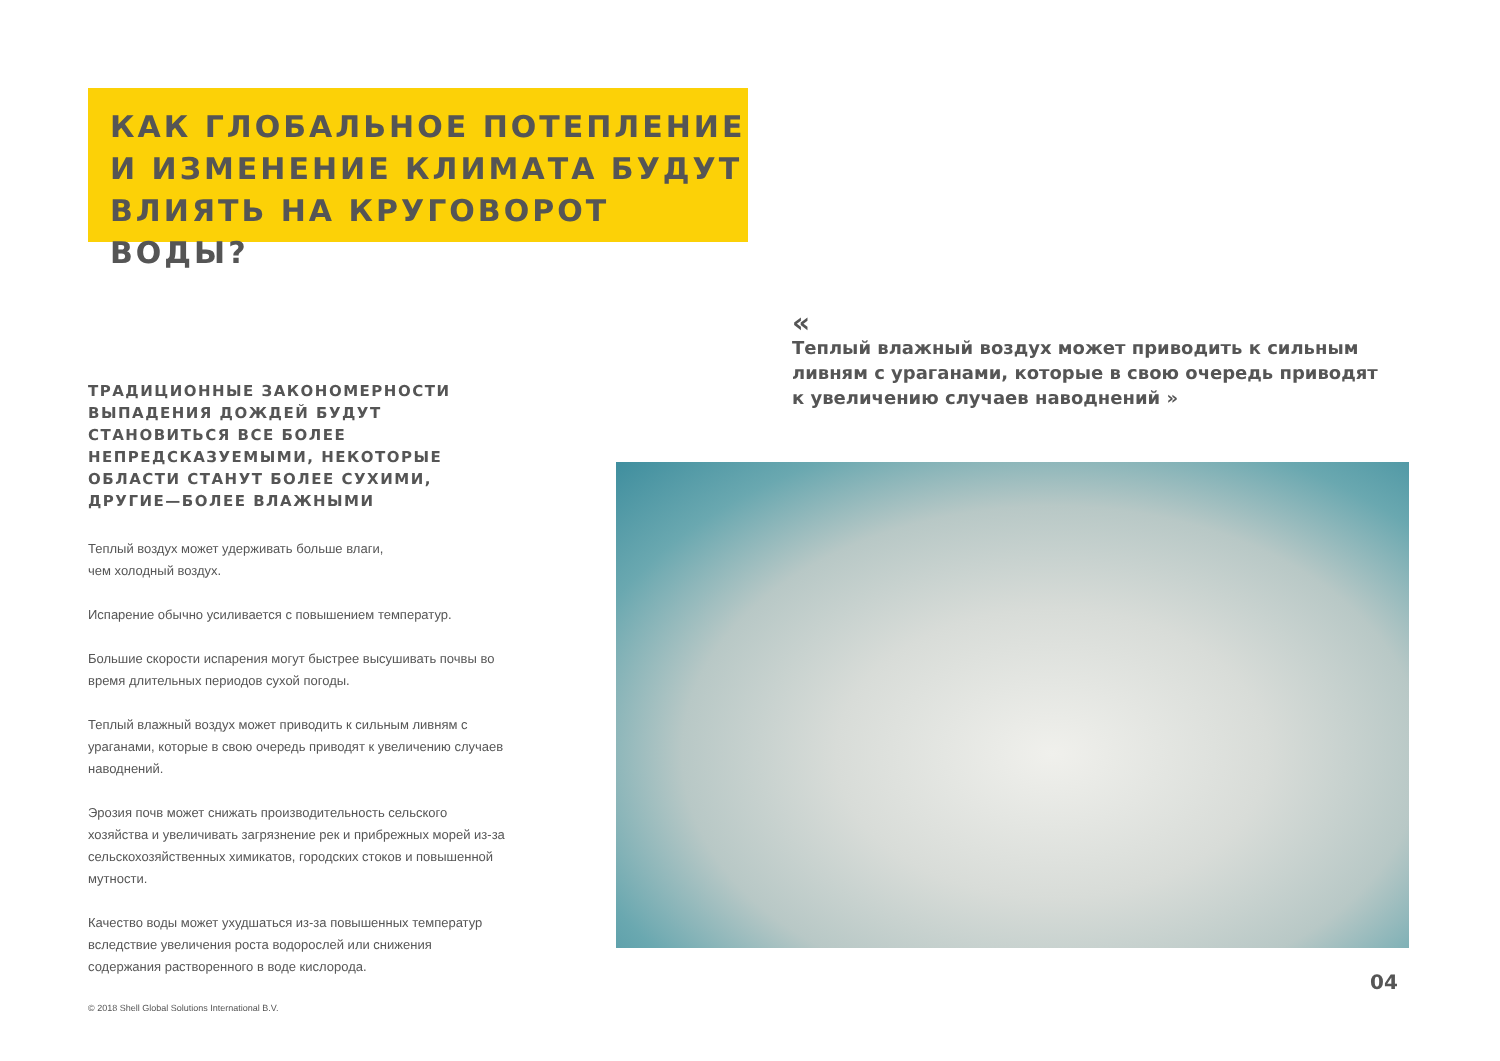КАК ГЛОБАЛЬНОЕ ПОТЕПЛЕНИЕ И ИЗМЕНЕНИЕ КЛИМАТА БУДУТ ВЛИЯТЬ НА КРУГОВОРОТ ВОДЫ?
«
Теплый влажный воздух может приводить к сильным ливням с ураганами, которые в свою очередь приводят к увеличению случаев наводнений »
ТРАДИЦИОННЫЕ ЗАКОНОМЕРНОСТИ ВЫПАДЕНИЯ ДОЖДЕЙ БУДУТ СТАНОВИТЬСЯ ВСЕ БОЛЕЕ НЕПРЕДСКАЗУЕМЫМИ, НЕКОТОРЫЕ ОБЛАСТИ СТАНУТ БОЛЕЕ СУХИМИ, ДРУГИЕ—БОЛЕЕ ВЛАЖНЫМИ
Теплый воздух может удерживать больше влаги,
чем холодный воздух.
Испарение обычно усиливается с повышением температур.
Большие скорости испарения могут быстрее высушивать почвы во время длительных периодов сухой погоды.
Теплый влажный воздух может приводить к сильным ливням с ураганами, которые в свою очередь приводят к увеличению случаев наводнений.
Эрозия почв может снижать производительность сельского хозяйства и увеличивать загрязнение рек и прибрежных морей из-за сельскохозяйственных химикатов, городских стоков и повышенной мутности.
Качество воды может ухудшаться из-за повышенных температур вследствие увеличения роста водорослей или снижения содержания растворенного в воде кислорода.
04
© 2018 Shell Global Solutions International B.V.